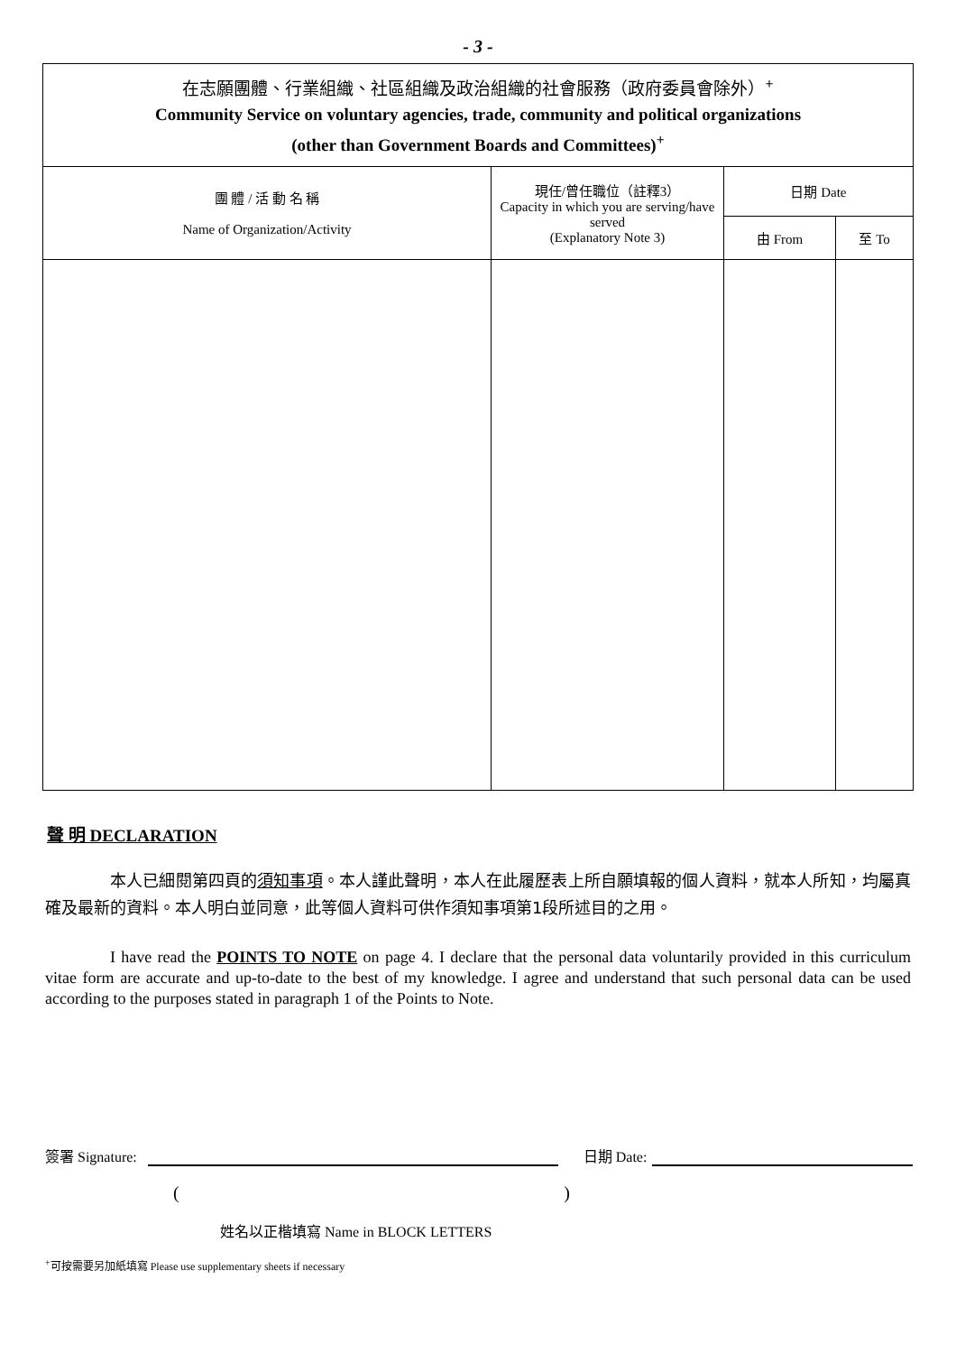- 3 -
| 在志願團體、行業組織、社區組織及政治組織的社會服務（政府委員會除外）<sup>+</sup> Community Service on voluntary agencies, trade, community and political organizations (other than Government Boards and Committees)<sup>+</sup> | | | |
| 團 體 / 活 動 名 稱 Name of Organization/Activity | 現任/曾任職位（註釋3） Capacity in which you are serving/have served (Explanatory Note 3) | 日期 Date | |
| | | 由 From | 至 To |
聲 明 DECLARATION
本人已細閱第四頁的須知事項。本人謹此聲明，本人在此履歷表上所自願填報的個人資料，就本人所知，均屬真確及最新的資料。本人明白並同意，此等個人資料可供作須知事項第1段所述目的之用。
I have read the POINTS TO NOTE on page 4. I declare that the personal data voluntarily provided in this curriculum vitae form are accurate and up-to-date to the best of my knowledge. I agree and understand that such personal data can be used according to the purposes stated in paragraph 1 of the Points to Note.
簽署 Signature: 日期 Date:
()
姓名以正楷填寫 Name in BLOCK LETTERS
<sup>+</sup>可按需要另加紙填寫 Please use supplementary sheets if necessary